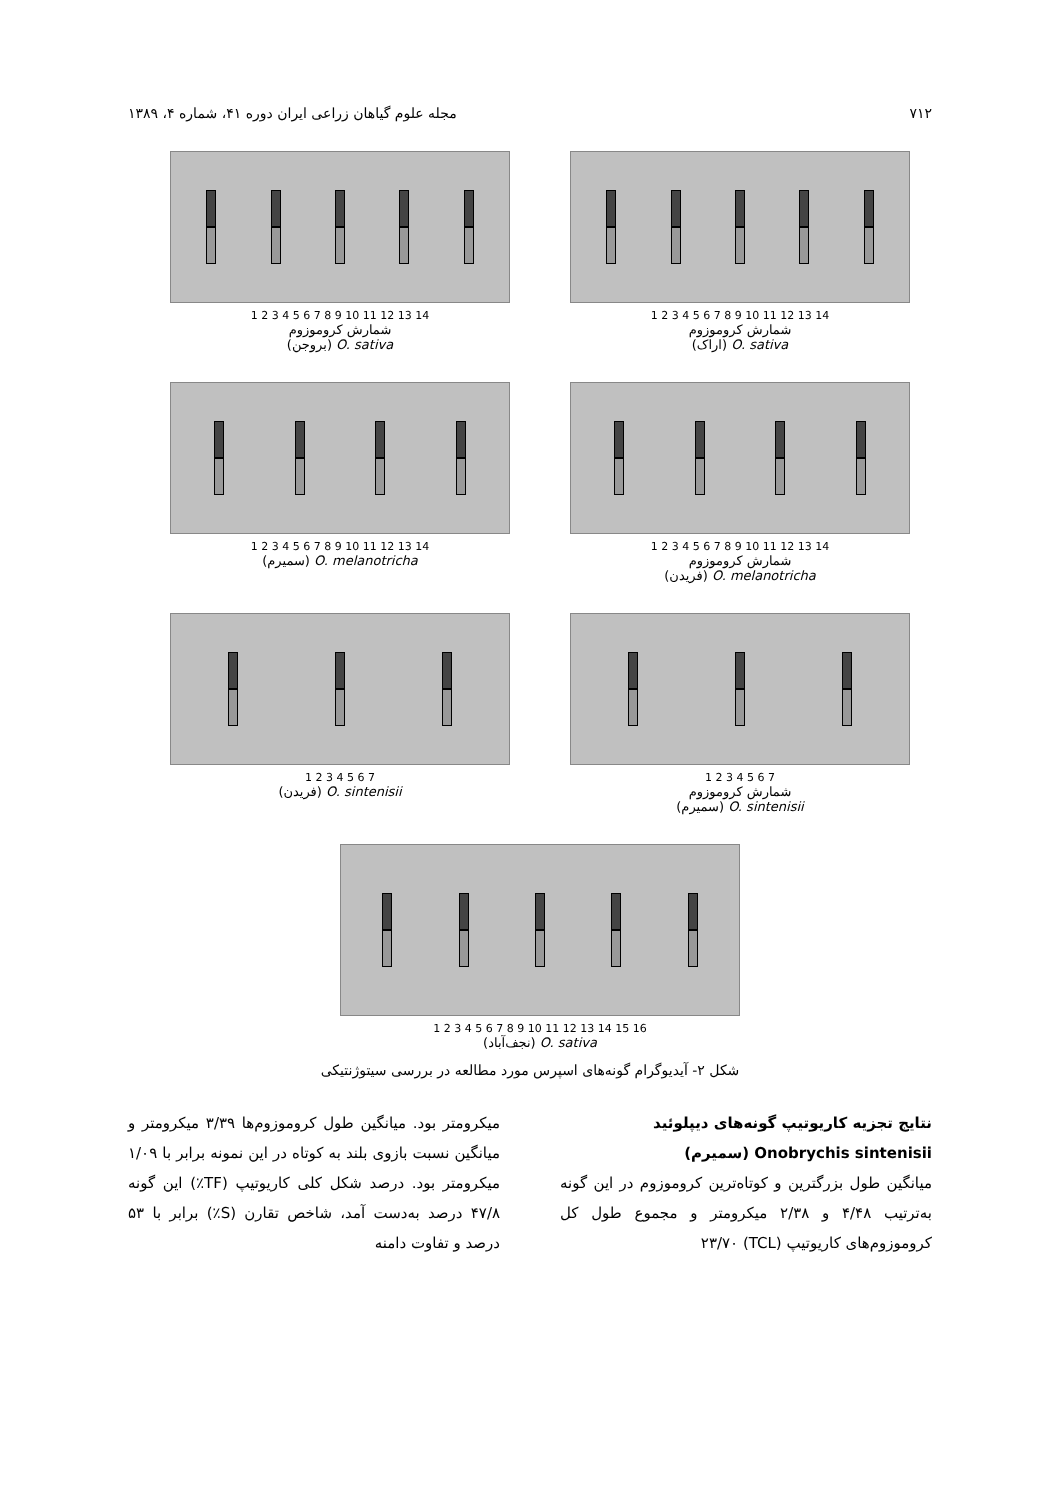۷۱۲ مجله علوم گیاهان زراعی ایران دوره ۴۱، شماره ۴، ۱۳۸۹
1 2 3 4 5 6 7 8 9 10 11 12 13 14
شمارش کروموزوم
O. sativa (اراک)
1 2 3 4 5 6 7 8 9 10 11 12 13 14
شمارش کروموزوم
O. sativa (بروجن)
1 2 3 4 5 6 7 8 9 10 11 12 13 14
شمارش کروموزوم
O. melanotricha (فریدن)
1 2 3 4 5 6 7 8 9 10 11 12 13 14
O. melanotricha (سمیرم)
1 2 3 4 5 6 7
شمارش کروموزوم
O. sintenisii (سمیرم)
1 2 3 4 5 6 7
O. sintenisii (فریدن)
1 2 3 4 5 6 7 8 9 10 11 12 13 14 15 16
O. sativa (نجف‌آباد)
شکل ۲- آیدیوگرام گونه‌های اسپرس مورد مطالعه در بررسی سیتوژنتیکی
نتایج تجزیه کاریوتیپ گونه‌های دیپلوئید
Onobrychis sintenisii (سمیرم)
میانگین طول بزرگترین و کوتاه‌ترین کروموزوم در این گونه به‌ترتیب ۴/۴۸ و ۲/۳۸ میکرومتر و مجموع طول کل کروموزوم‌های کاریوتیپ (TCL) ۲۳/۷۰
میکرومتر بود. میانگین طول کروموزوم‌ها ۳/۳۹ میکرومتر و میانگین نسبت بازوی بلند به کوتاه در این نمونه برابر با ۱/۰۹ میکرومتر بود. درصد شکل کلی کاریوتیپ (TF٪) این گونه ۴۷/۸ درصد به‌دست آمد، شاخص تقارن (S٪) برابر با ۵۳ درصد و تفاوت دامنه